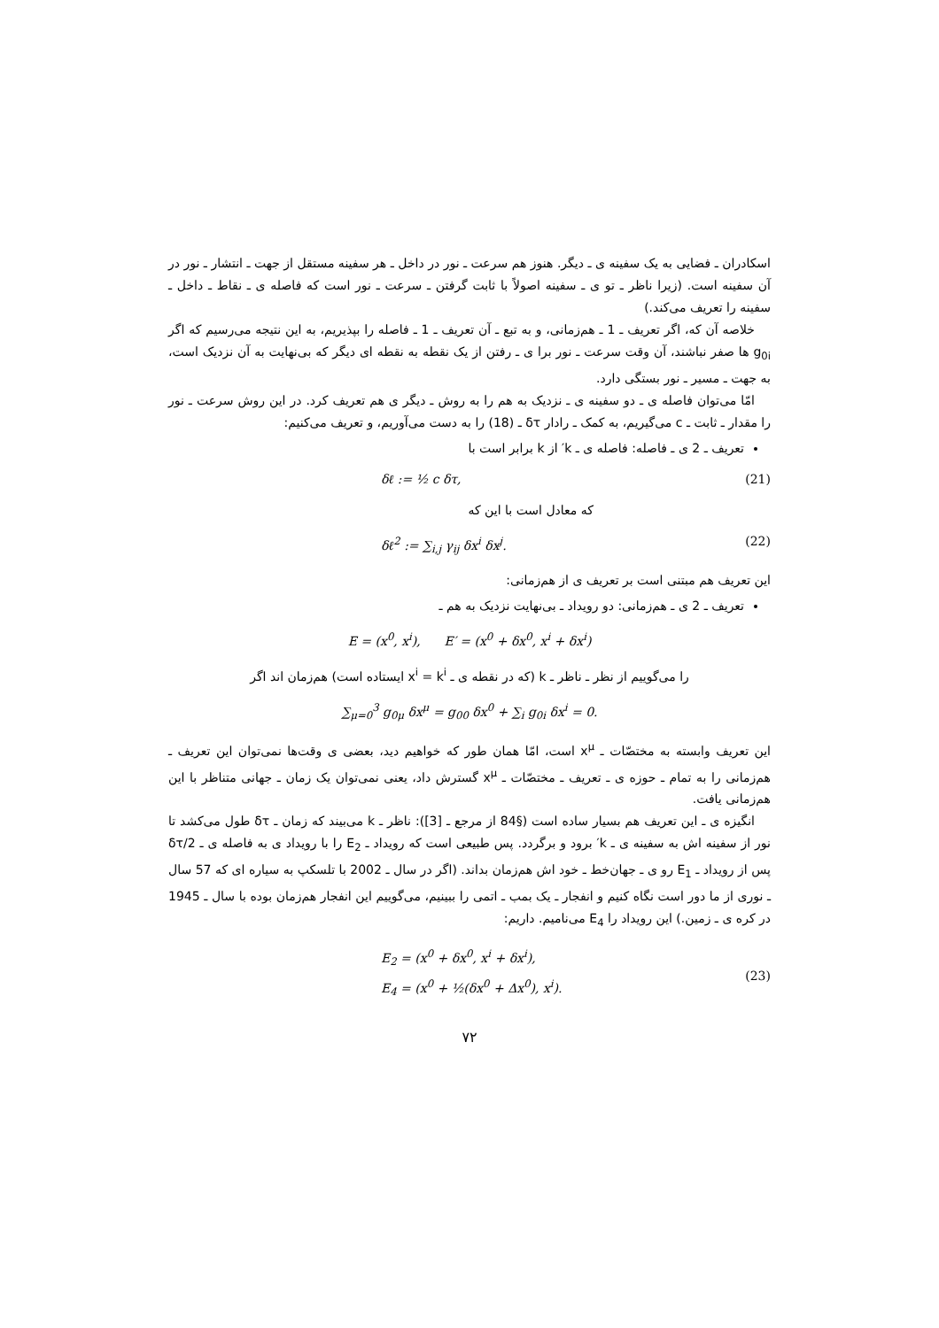اسکادران ـ فضایی به یک سفینه ی ـ دیگر. هنوز هم سرعت ـ نور در داخل ـ هر سفینه مستقل از جهت ـ انتشار ـ نور در آن سفینه است. (زیرا ناظر ـ تو ی ـ سفینه اصولاً با ثابت گرفتن ـ سرعت ـ نور است که فاصله ی ـ نقاط ـ داخل ـ سفینه را تعریف می‌کند.)
خلاصه آن که، اگر تعریف ـ 1 ـ هم‌زمانی، و به تبع ـ آن تعریف ـ 1 ـ فاصله را بپذیریم، به این نتیجه می‌رسیم که اگر g<sub>0i</sub> ها صفر نباشند، آن وقت سرعت ـ نور برا ی ـ رفتن از یک نقطه به نقطه ای دیگر که بی‌نهایت به آن نزدیک است، به جهت ـ مسیر ـ نور بستگی دارد.
امّا می‌توان فاصله ی ـ دو سفینه ی ـ نزدیک به هم را به روش ـ دیگر ی هم تعریف کرد. در این روش سرعت ـ نور را مقدار ـ ثابت ـ c می‌گیریم، به کمک ـ رادار δτ ـ (18) را به دست می‌آوریم، و تعریف می‌کنیم:
تعریف ـ 2 ی ـ فاصله: فاصله ی ـ k′ از k برابر است با
δℓ := ½ c δτ, (21)
که معادل است با این که
δℓ<sup>2</sup> := ∑<sub>i,j</sub> γ<sub>ij</sub> δx<sup>i</sup> δx<sup>j</sup>. (22)
این تعریف هم مبتنی است بر تعریف ی از هم‌زمانی:
تعریف ـ 2 ی ـ هم‌زمانی: دو رویداد ـ بی‌نهایت نزدیک به هم ـ
E = (x<sup>0</sup>, x<sup>i</sup>), E′ = (x<sup>0</sup> + δx<sup>0</sup>, x<sup>i</sup> + δx<sup>i</sup>)
را می‌گوییم از نظر ـ ناظر ـ k (که در نقطه ی ـ x<sup>i</sup> = k<sup>i</sup> ایستاده است) هم‌زمان اند اگر
∑<sub>μ=0</sub><sup>3</sup> g<sub>0μ</sub> δx<sup>μ</sup> = g<sub>00</sub> δx<sup>0</sup> + ∑<sub>i</sub> g<sub>0i</sub> δx<sup>i</sup> = 0.
این تعریف وابسته به مختصّات ـ x<sup>μ</sup> است، امّا همان طور که خواهیم دید، بعضی ی وقت‌ها نمی‌توان این تعریف ـ هم‌زمانی را به تمام ـ حوزه ی ـ تعریف ـ مختصّات ـ x<sup>μ</sup> گسترش داد، یعنی نمی‌توان یک زمان ـ جهانی متناظر با این هم‌زمانی یافت.
انگیزه ی ـ این تعریف هم بسیار ساده است (§84 از مرجع ـ [3]): ناظر ـ k می‌بیند که زمان ـ δτ طول می‌کشد تا نور از سفینه اش به سفینه ی ـ k′ برود و برگردد. پس طبیعی است که رویداد ـ E<sub>2</sub> را با رویداد ی به فاصله ی ـ δτ/2 پس از رویداد ـ E<sub>1</sub> رو ی ـ جهان‌خط ـ خود اش هم‌زمان بداند. (اگر در سال ـ 2002 با تلسکپ به سیاره ای که 57 سال ـ نوری از ما دور است نگاه کنیم و انفجار ـ یک بمب ـ اتمی را ببینیم، می‌گوییم این انفجار هم‌زمان بوده با سال ـ 1945 در کره ی ـ زمین.) این رویداد را E<sub>4</sub> می‌نامیم. داریم:
E<sub>2</sub> = (x<sup>0</sup> + δx<sup>0</sup>, x<sup>i</sup> + δx<sup>i</sup>),
E<sub>4</sub> = (x<sup>0</sup> + ½(δx<sup>0</sup> + Δx<sup>0</sup>), x<sup>i</sup>).
(23)
۷۲